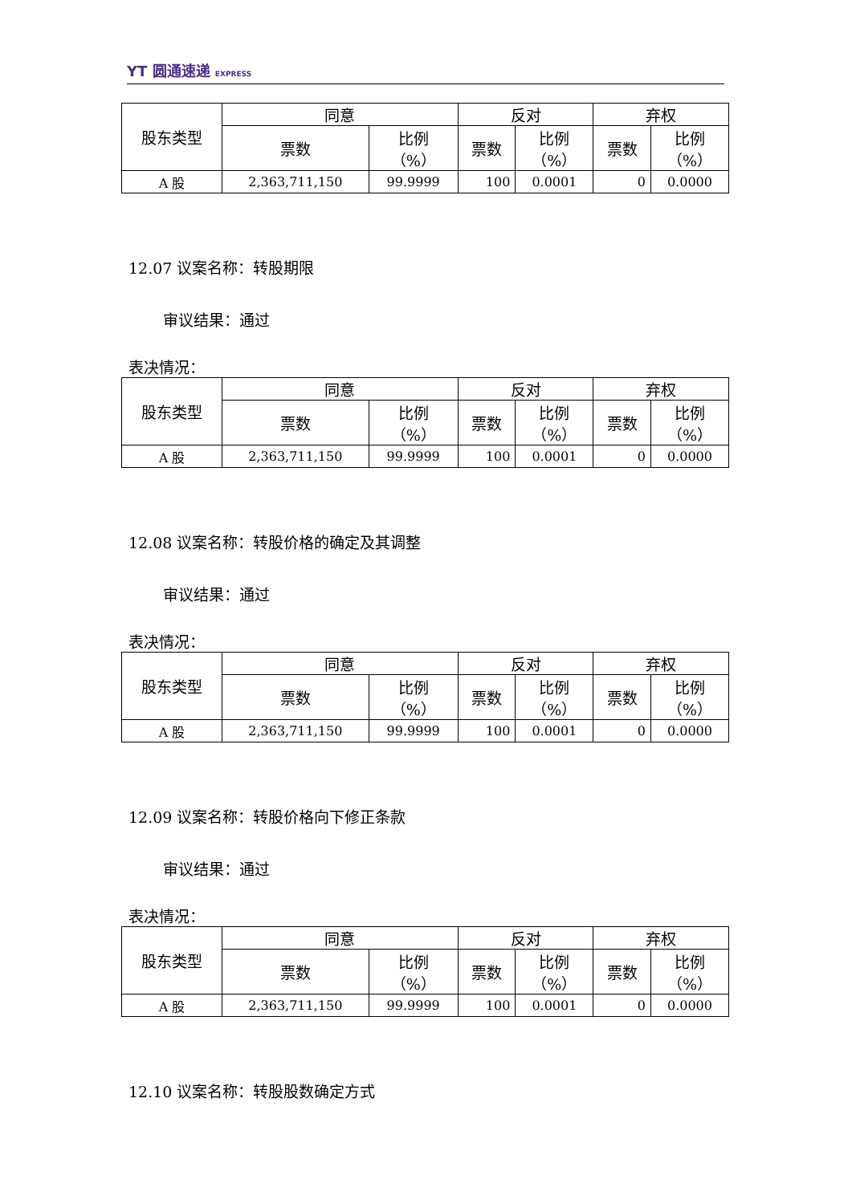YT 圆通速递 EXPRESS
| 股东类型 | 同意 | | 反对 | | 弃权 | |
| --- | --- | --- | --- | --- | --- | --- |
| | 票数 | 比例 （%） | 票数 | 比例 （%） | 票数 | 比例 （%） |
| A 股 | 2,363,711,150 | 99.9999 | 100 | 0.0001 | 0 | 0.0000 |
12.07 议案名称：转股期限
审议结果：通过
表决情况：
| 股东类型 | 同意 | | 反对 | | 弃权 | |
| --- | --- | --- | --- | --- | --- | --- |
| | 票数 | 比例 （%） | 票数 | 比例 （%） | 票数 | 比例 （%） |
| A 股 | 2,363,711,150 | 99.9999 | 100 | 0.0001 | 0 | 0.0000 |
12.08 议案名称：转股价格的确定及其调整
审议结果：通过
表决情况：
| 股东类型 | 同意 | | 反对 | | 弃权 | |
| --- | --- | --- | --- | --- | --- | --- |
| | 票数 | 比例 （%） | 票数 | 比例 （%） | 票数 | 比例 （%） |
| A 股 | 2,363,711,150 | 99.9999 | 100 | 0.0001 | 0 | 0.0000 |
12.09 议案名称：转股价格向下修正条款
审议结果：通过
表决情况：
| 股东类型 | 同意 | | 反对 | | 弃权 | |
| --- | --- | --- | --- | --- | --- | --- |
| | 票数 | 比例 （%） | 票数 | 比例 （%） | 票数 | 比例 （%） |
| A 股 | 2,363,711,150 | 99.9999 | 100 | 0.0001 | 0 | 0.0000 |
12.10 议案名称：转股股数确定方式